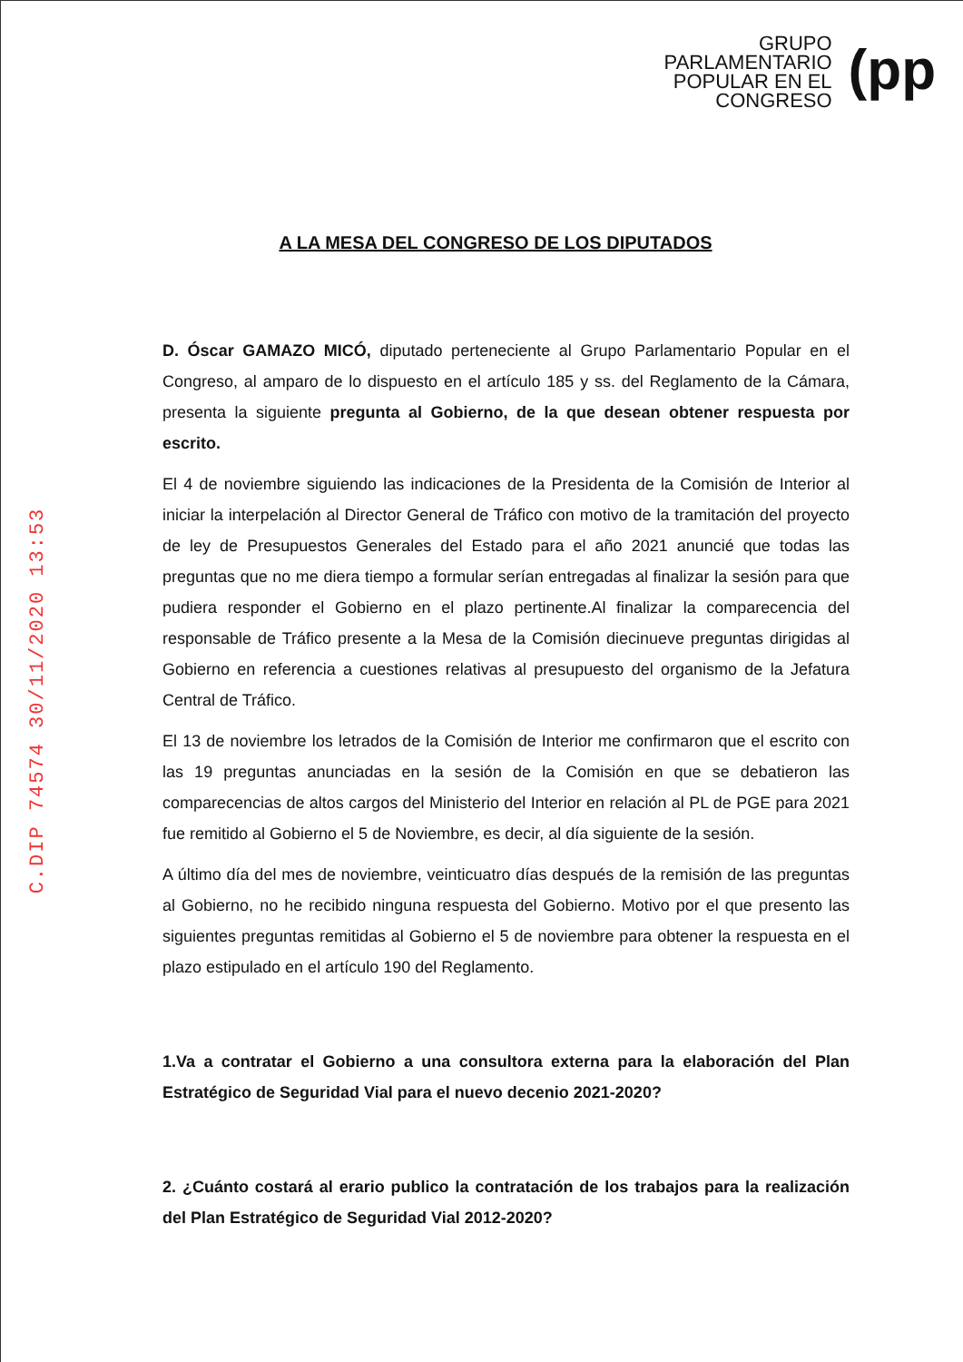GRUPO
PARLAMENTARIO
POPULAR EN EL
CONGRESO
(pp
A LA MESA DEL CONGRESO DE LOS DIPUTADOS
D. Óscar GAMAZO MICÓ, diputado perteneciente al Grupo Parlamentario Popular en el Congreso, al amparo de lo dispuesto en el artículo 185 y ss. del Reglamento de la Cámara, presenta la siguiente pregunta al Gobierno, de la que desean obtener respuesta por escrito.
El 4 de noviembre siguiendo las indicaciones de la Presidenta de la Comisión de Interior al iniciar la interpelación al Director General de Tráfico con motivo de la tramitación del proyecto de ley de Presupuestos Generales del Estado para el año 2021 anuncié que todas las preguntas que no me diera tiempo a formular serían entregadas al finalizar la sesión para que pudiera responder el Gobierno en el plazo pertinente.Al finalizar la comparecencia del responsable de Tráfico presente a la Mesa de la Comisión diecinueve preguntas dirigidas al Gobierno en referencia a cuestiones relativas al presupuesto del organismo de la Jefatura Central de Tráfico.
El 13 de noviembre los letrados de la Comisión de Interior me confirmaron que el escrito con las 19 preguntas anunciadas en la sesión de la Comisión en que se debatieron las comparecencias de altos cargos del Ministerio del Interior en relación al PL de PGE para 2021 fue remitido al Gobierno el 5 de Noviembre, es decir, al día siguiente de la sesión.
A último día del mes de noviembre, veinticuatro días después de la remisión de las preguntas al Gobierno, no he recibido ninguna respuesta del Gobierno. Motivo por el que presento las siguientes preguntas remitidas al Gobierno el 5 de noviembre para obtener la respuesta en el plazo estipulado en el artículo 190 del Reglamento.
1.Va a contratar el Gobierno a una consultora externa para la elaboración del Plan Estratégico de Seguridad Vial para el nuevo decenio 2021-2020?
2. ¿Cuánto costará al erario publico la contratación de los trabajos para la realización del Plan Estratégico de Seguridad Vial 2012-2020?
C.DIP 74574 30/11/2020 13:53